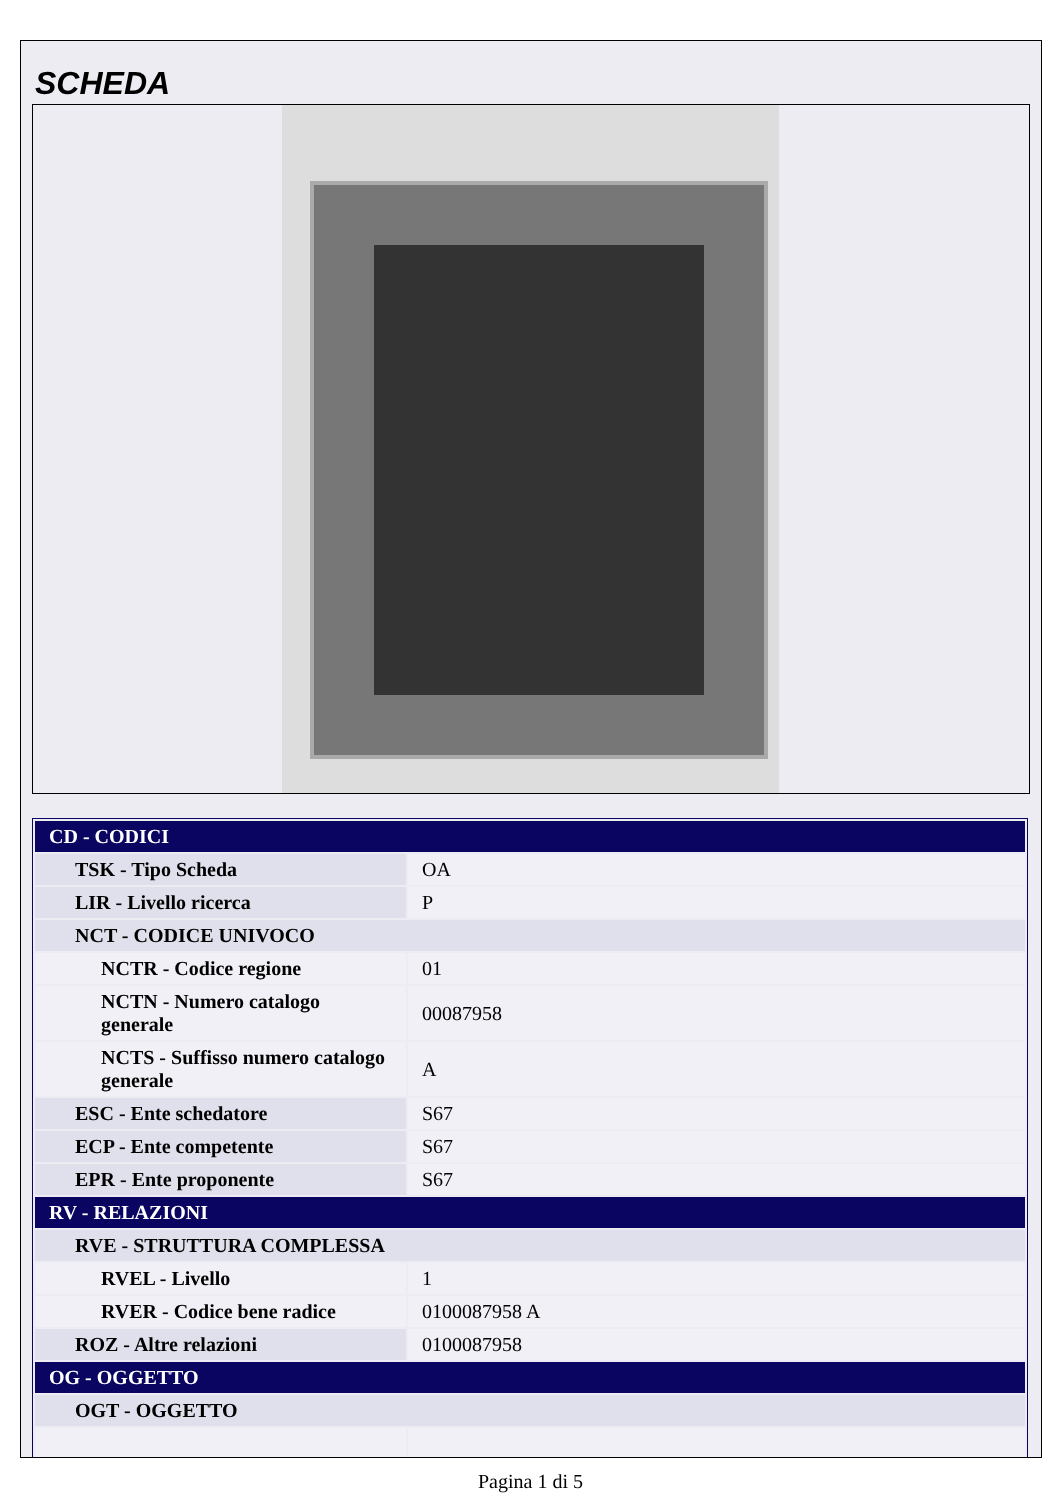SCHEDA
| CD - CODICI | |
| TSK - Tipo Scheda | OA |
| LIR - Livello ricerca | P |
| NCT - CODICE UNIVOCO | |
| NCTR - Codice regione | 01 |
| NCTN - Numero catalogo generale | 00087958 |
| NCTS - Suffisso numero catalogo generale | A |
| ESC - Ente schedatore | S67 |
| ECP - Ente competente | S67 |
| EPR - Ente proponente | S67 |
| RV - RELAZIONI | |
| RVE - STRUTTURA COMPLESSA | |
| RVEL - Livello | 1 |
| RVER - Codice bene radice | 0100087958 A |
| ROZ - Altre relazioni | 0100087958 |
| OG - OGGETTO | |
| OGT - OGGETTO | |
Pagina 1 di 5